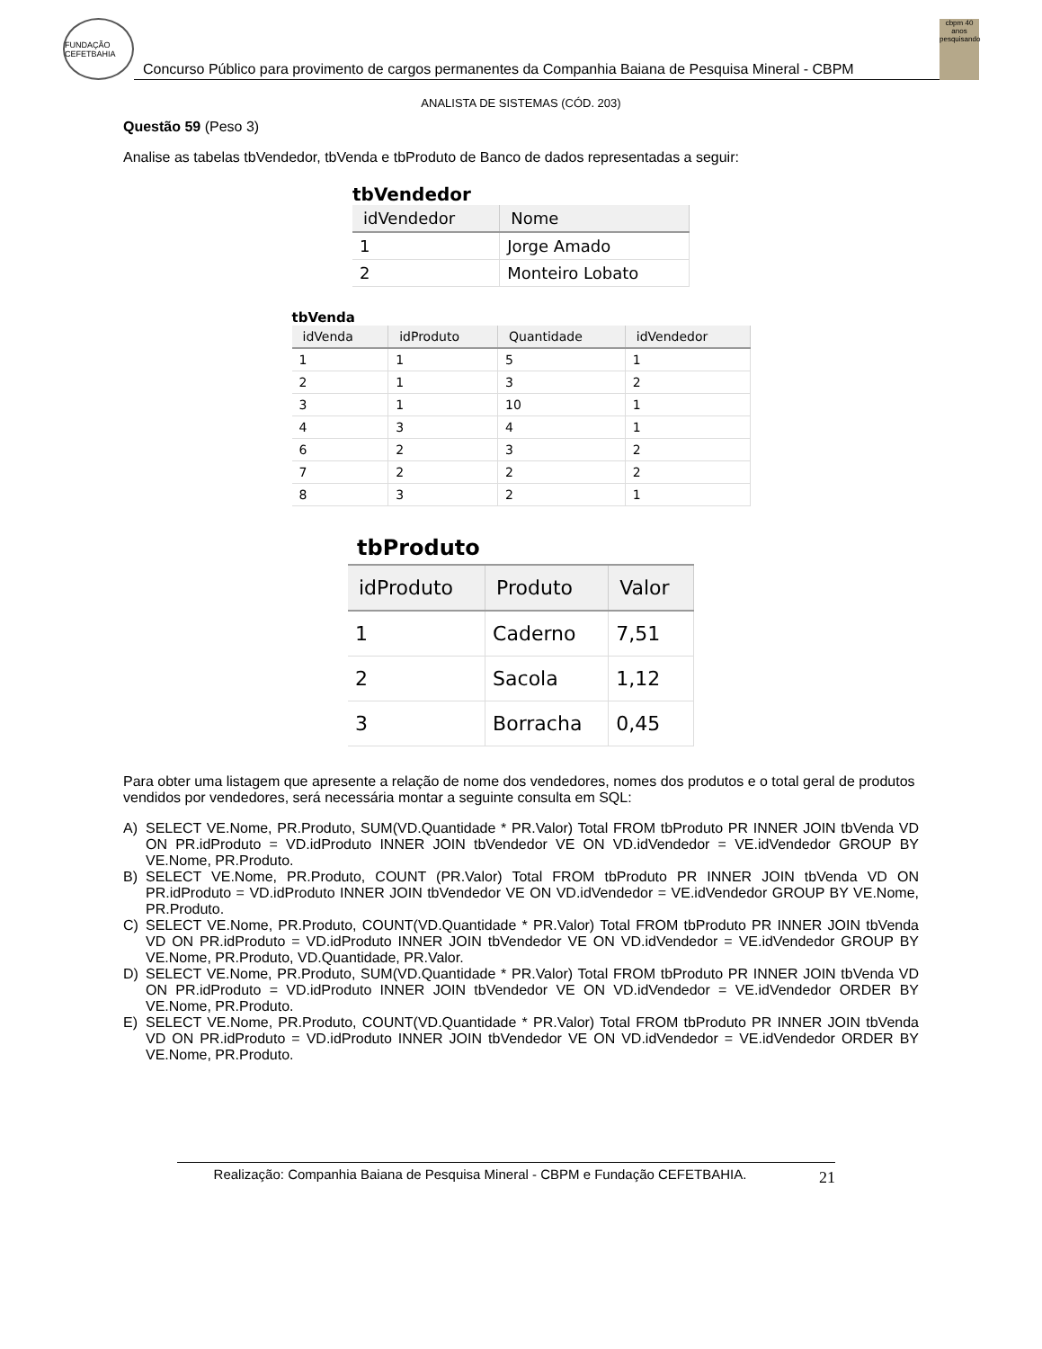FUNDAÇÃO CEFETBAHIA
Concurso Público para provimento de cargos permanentes da Companhia Baiana de Pesquisa Mineral - CBPM
cbpm 40 anos pesquisando
ANALISTA DE SISTEMAS (CÓD. 203)
Questão 59 (Peso 3)
Analise as tabelas tbVendedor, tbVenda e tbProduto de Banco de dados representadas a seguir:
tbVendedor
| idVendedor | Nome |
| --- | --- |
| 1 | Jorge Amado |
| 2 | Monteiro Lobato |
tbVenda
| idVenda | idProduto | Quantidade | idVendedor |
| --- | --- | --- | --- |
| 1 | 1 | 5 | 1 |
| 2 | 1 | 3 | 2 |
| 3 | 1 | 10 | 1 |
| 4 | 3 | 4 | 1 |
| 6 | 2 | 3 | 2 |
| 7 | 2 | 2 | 2 |
| 8 | 3 | 2 | 1 |
tbProduto
| idProduto | Produto | Valor |
| --- | --- | --- |
| 1 | Caderno | 7,51 |
| 2 | Sacola | 1,12 |
| 3 | Borracha | 0,45 |
Para obter uma listagem que apresente a relação de nome dos vendedores, nomes dos produtos e o total geral de produtos vendidos por vendedores, será necessária montar a seguinte consulta em SQL:
A) SELECT VE.Nome, PR.Produto, SUM(VD.Quantidade * PR.Valor) Total FROM tbProduto PR INNER JOIN tbVenda VD ON PR.idProduto = VD.idProduto INNER JOIN tbVendedor VE ON VD.idVendedor = VE.idVendedor GROUP BY VE.Nome, PR.Produto.
B) SELECT VE.Nome, PR.Produto, COUNT (PR.Valor) Total FROM tbProduto PR INNER JOIN tbVenda VD ON PR.idProduto = VD.idProduto INNER JOIN tbVendedor VE ON VD.idVendedor = VE.idVendedor GROUP BY VE.Nome, PR.Produto.
C) SELECT VE.Nome, PR.Produto, COUNT(VD.Quantidade * PR.Valor) Total FROM tbProduto PR INNER JOIN tbVenda VD ON PR.idProduto = VD.idProduto INNER JOIN tbVendedor VE ON VD.idVendedor = VE.idVendedor GROUP BY VE.Nome, PR.Produto, VD.Quantidade, PR.Valor.
D) SELECT VE.Nome, PR.Produto, SUM(VD.Quantidade * PR.Valor) Total FROM tbProduto PR INNER JOIN tbVenda VD ON PR.idProduto = VD.idProduto INNER JOIN tbVendedor VE ON VD.idVendedor = VE.idVendedor ORDER BY VE.Nome, PR.Produto.
E) SELECT VE.Nome, PR.Produto, COUNT(VD.Quantidade * PR.Valor) Total FROM tbProduto PR INNER JOIN tbVenda VD ON PR.idProduto = VD.idProduto INNER JOIN tbVendedor VE ON VD.idVendedor = VE.idVendedor ORDER BY VE.Nome, PR.Produto.
Realização: Companhia Baiana de Pesquisa Mineral - CBPM e Fundação CEFETBAHIA. 21